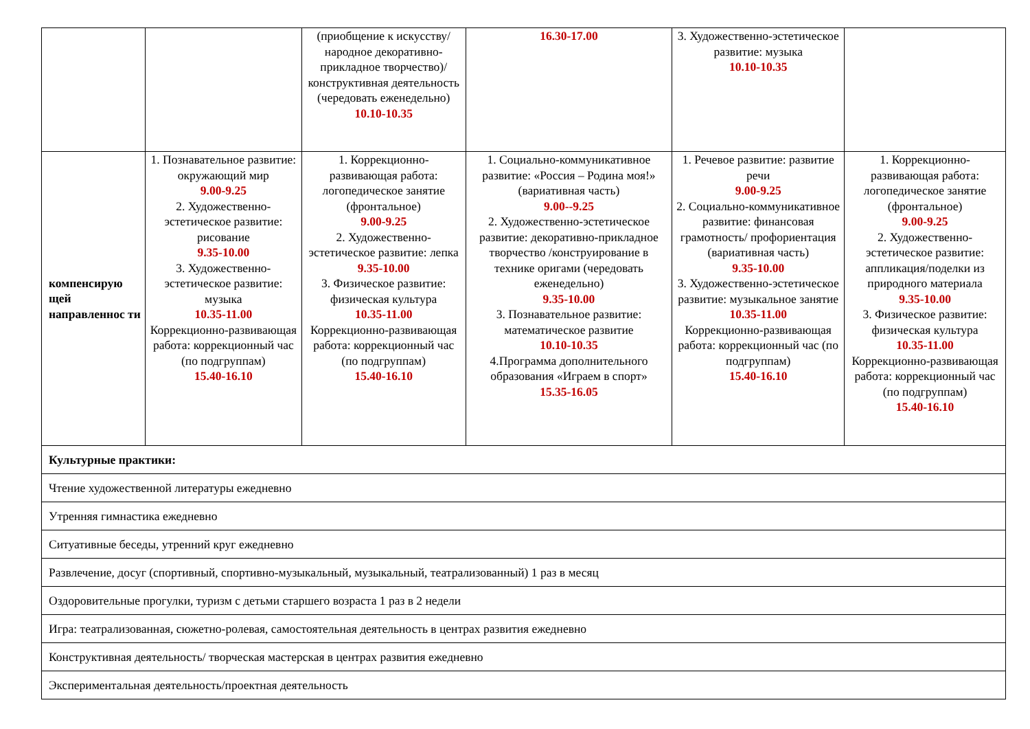| | | (приобщение к искусству/народное декоративно-прикладное творчество)/ конструктивная деятельность (чередовать еженедельно) 10.10-10.35 | 16.30-17.00 | 3. Художественно-эстетическое развитие: музыка 10.10-10.35 | |
| компенсирую щей направленнос ти | 1. Познавательное развитие: окружающий мир 9.00-9.25 2. Художественно-эстетическое развитие: рисование 9.35-10.00 3. Художественно-эстетическое развитие: музыка 10.35-11.00 Коррекционно-развивающая работа: коррекционный час (по подгруппам) 15.40-16.10 | 1. Коррекционно-развивающая работа: логопедическое занятие (фронтальное) 9.00-9.25 2. Художественно-эстетическое развитие: лепка 9.35-10.00 3. Физическое развитие: физическая культура 10.35-11.00 Коррекционно-развивающая работа: коррекционный час (по подгруппам) 15.40-16.10 | 1. Социально-коммуникативное развитие: «Россия – Родина моя!» (вариативная часть) 9.00--9.25 2. Художественно-эстетическое развитие: декоративно-прикладное творчество /конструирование в технике оригами (чередовать еженедельно) 9.35-10.00 3. Познавательное развитие: математическое развитие 10.10-10.35 4.Программа дополнительного образования «Играем в спорт» 15.35-16.05 | 1. Речевое развитие: развитие речи 9.00-9.25 2. Социально-коммуникативное развитие: финансовая грамотность/ профориентация (вариативная часть) 9.35-10.00 3. Художественно-эстетическое развитие: музыкальное занятие 10.35-11.00 Коррекционно-развивающая работа: коррекционный час (по подгруппам) 15.40-16.10 | 1. Коррекционно-развивающая работа: логопедическое занятие (фронтальное) 9.00-9.25 2. Художественно-эстетическое развитие: аппликация/поделки из природного материала 9.35-10.00 3. Физическое развитие: физическая культура 10.35-11.00 Коррекционно-развивающая работа: коррекционный час (по подгруппам) 15.40-16.10 |
| Культурные практики: | | | | | |
| Чтение художественной литературы ежедневно | | | | | |
| Утренняя гимнастика ежедневно | | | | | |
| Ситуативные беседы, утренний круг ежедневно | | | | | |
| Развлечение, досуг (спортивный, спортивно-музыкальный, музыкальный, театрализованный) 1 раз в месяц | | | | | |
| Оздоровительные прогулки, туризм с детьми старшего возраста 1 раз в 2 недели | | | | | |
| Игра: театрализованная, сюжетно-ролевая, самостоятельная деятельность в центрах развития ежедневно | | | | | |
| Конструктивная деятельность/ творческая мастерская в центрах развития ежедневно | | | | | |
| Экспериментальная деятельность/проектная деятельность | | | | | |